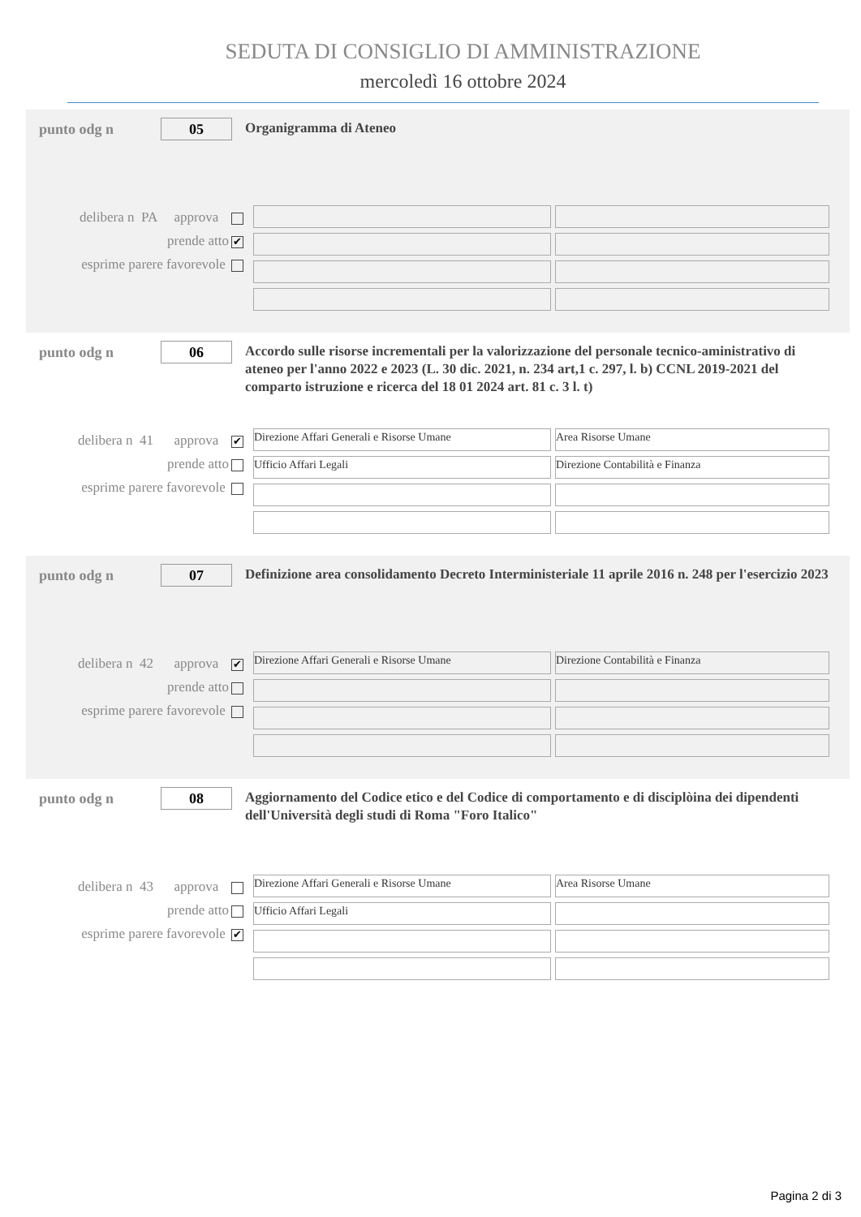SEDUTA DI CONSIGLIO DI AMMINISTRAZIONE
mercoledì 16 ottobre 2024
punto odg n
05
Organigramma di Ateneo
delibera n PA approva
prende atto ✔
esprime parere favorevole
punto odg n
06
Accordo sulle risorse incrementali per la valorizzazione del personale tecnico-aministrativo di ateneo per l'anno 2022 e 2023 (L. 30 dic. 2021, n. 234 art,1 c. 297, l. b) CCNL 2019-2021 del comparto istruzione e ricerca del 18 01 2024 art. 81 c. 3 l. t)
delibera n 41 approva ✔
prende atto
esprime parere favorevole
Direzione Affari Generali e Risorse Umane
Area Risorse Umane
Ufficio Affari Legali
Direzione Contabilità e Finanza
punto odg n
07
Definizione area consolidamento Decreto Interministeriale 11 aprile 2016 n. 248 per l'esercizio 2023
delibera n 42 approva ✔
prende atto
esprime parere favorevole
Direzione Affari Generali e Risorse Umane
Direzione Contabilità e Finanza
punto odg n
08
Aggiornamento del Codice etico e del Codice di comportamento e di disciplòina dei dipendenti dell'Università degli studi di Roma "Foro Italico"
delibera n 43 approva
prende atto
esprime parere favorevole ✔
Direzione Affari Generali e Risorse Umane
Area Risorse Umane
Ufficio Affari Legali
Pagina 2 di 3